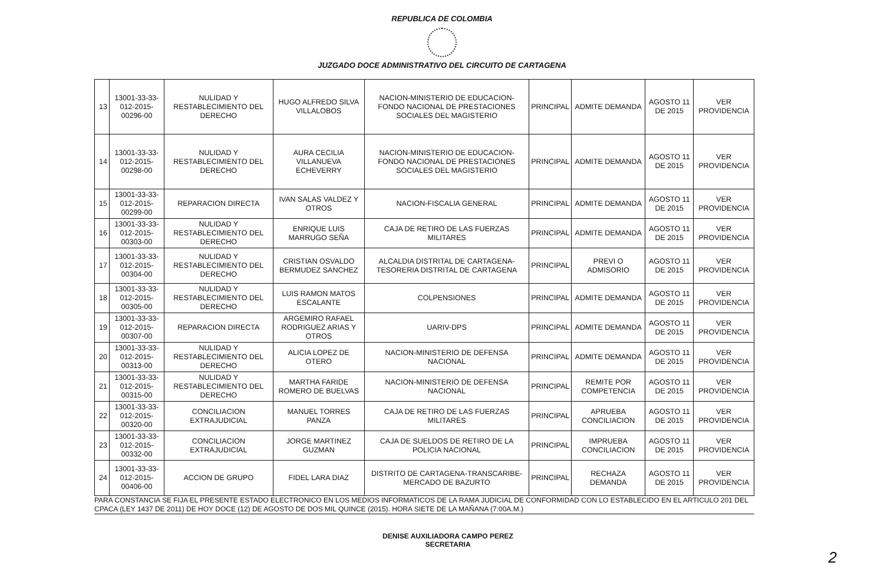REPUBLICA DE COLOMBIA
JUZGADO DOCE ADMINISTRATIVO DEL CIRCUITO DE CARTAGENA
| 13 | 13001-33-33-012-2015-00296-00 | NULIDAD Y RESTABLECIMIENTO DEL DERECHO | HUGO ALFREDO SILVA VILLALOBOS | NACION-MINISTERIO DE EDUCACION-FONDO NACIONAL DE PRESTACIONES SOCIALES DEL MAGISTERIO | PRINCIPAL | ADMITE DEMANDA | AGOSTO 11 DE 2015 | VER PROVIDENCIA |
| 14 | 13001-33-33-012-2015-00298-00 | NULIDAD Y RESTABLECIMIENTO DEL DERECHO | AURA CECILIA VILLANUEVA ECHEVERRY | NACION-MINISTERIO DE EDUCACION-FONDO NACIONAL DE PRESTACIONES SOCIALES DEL MAGISTERIO | PRINCIPAL | ADMITE DEMANDA | AGOSTO 11 DE 2015 | VER PROVIDENCIA |
| 15 | 13001-33-33-012-2015-00299-00 | REPARACION DIRECTA | IVAN SALAS VALDEZ Y OTROS | NACION-FISCALIA GENERAL | PRINCIPAL | ADMITE DEMANDA | AGOSTO 11 DE 2015 | VER PROVIDENCIA |
| 16 | 13001-33-33-012-2015-00303-00 | NULIDAD Y RESTABLECIMIENTO DEL DERECHO | ENRIQUE LUIS MARRUGO SEÑA | CAJA DE RETIRO DE LAS FUERZAS MILITARES | PRINCIPAL | ADMITE DEMANDA | AGOSTO 11 DE 2015 | VER PROVIDENCIA |
| 17 | 13001-33-33-012-2015-00304-00 | NULIDAD Y RESTABLECIMIENTO DEL DERECHO | CRISTIAN OSVALDO BERMUDEZ SANCHEZ | ALCALDIA DISTRITAL DE CARTAGENA-TESORERIA DISTRITAL DE CARTAGENA | PRINCIPAL | PREVI O ADMISORIO | AGOSTO 11 DE 2015 | VER PROVIDENCIA |
| 18 | 13001-33-33-012-2015-00305-00 | NULIDAD Y RESTABLECIMIENTO DEL DERECHO | LUIS RAMON MATOS ESCALANTE | COLPENSIONES | PRINCIPAL | ADMITE DEMANDA | AGOSTO 11 DE 2015 | VER PROVIDENCIA |
| 19 | 13001-33-33-012-2015-00307-00 | REPARACION DIRECTA | ARGEMIRO RAFAEL RODRIGUEZ ARIAS Y OTROS | UARIV-DPS | PRINCIPAL | ADMITE DEMANDA | AGOSTO 11 DE 2015 | VER PROVIDENCIA |
| 20 | 13001-33-33-012-2015-00313-00 | NULIDAD Y RESTABLECIMIENTO DEL DERECHO | ALICIA LOPEZ DE OTERO | NACION-MINISTERIO DE DEFENSA NACIONAL | PRINCIPAL | ADMITE DEMANDA | AGOSTO 11 DE 2015 | VER PROVIDENCIA |
| 21 | 13001-33-33-012-2015-00315-00 | NULIDAD Y RESTABLECIMIENTO DEL DERECHO | MARTHA FARIDE ROMERO DE BUELVAS | NACION-MINISTERIO DE DEFENSA NACIONAL | PRINCIPAL | REMITE POR COMPETENCIA | AGOSTO 11 DE 2015 | VER PROVIDENCIA |
| 22 | 13001-33-33-012-2015-00320-00 | CONCILIACION EXTRAJUDICIAL | MANUEL TORRES PANZA | CAJA DE RETIRO DE LAS FUERZAS MILITARES | PRINCIPAL | APRUEBA CONCILIACION | AGOSTO 11 DE 2015 | VER PROVIDENCIA |
| 23 | 13001-33-33-012-2015-00332-00 | CONCILIACION EXTRAJUDICIAL | JORGE MARTINEZ GUZMAN | CAJA DE SUELDOS DE RETIRO DE LA POLICIA NACIONAL | PRINCIPAL | IMPRUEBA CONCILIACION | AGOSTO 11 DE 2015 | VER PROVIDENCIA |
| 24 | 13001-33-33-012-2015-00406-00 | ACCION DE GRUPO | FIDEL LARA DIAZ | DISTRITO DE CARTAGENA-TRANSCARIBE-MERCADO DE BAZURTO | PRINCIPAL | RECHAZA DEMANDA | AGOSTO 11 DE 2015 | VER PROVIDENCIA |
PARA CONSTANCIA SE FIJA EL PRESENTE ESTADO ELECTRONICO EN LOS MEDIOS INFORMATICOS DE LA RAMA JUDICIAL DE CONFORMIDAD CON LO ESTABLECIDO EN EL ARTICULO 201 DEL CPACA (LEY 1437 DE 2011) DE HOY DOCE (12) DE AGOSTO DE DOS MIL QUINCE (2015). HORA SIETE DE LA MAÑANA (7:00A.M.)
DENISE AUXILIADORA CAMPO PEREZ
SECRETARIA
2